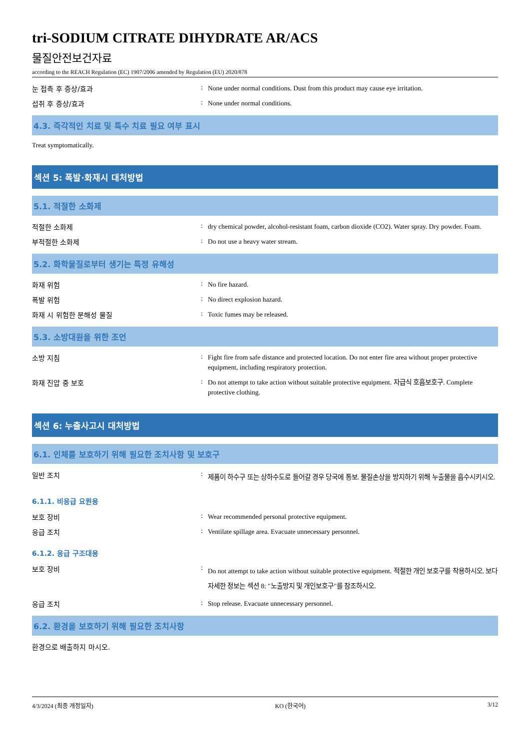tri-SODIUM CITRATE DIHYDRATE AR/ACS
물질안전보건자료
according to the REACH Regulation (EC) 1907/2006 amended by Regulation (EU) 2020/878
눈 접촉 후 증상/효과 :
None under normal conditions. Dust from this product may cause eye irritation.
섭취 후 증상/효과 :
None under normal conditions.
4.3. 즉각적인 치료 및 특수 치료 필요 여부 표시
Treat symptomatically.
섹션 5: 폭발·화재시 대처방법
5.1. 적절한 소화제
적절한 소화제 :
dry chemical powder, alcohol-resistant foam, carbon dioxide (CO2). Water spray. Dry powder. Foam.
부적절한 소화제 :
Do not use a heavy water stream.
5.2. 화학물질로부터 생기는 특정 유해성
화재 위험 :
No fire hazard.
폭발 위험 :
No direct explosion hazard.
화재 시 위험한 분해성 물질 :
Toxic fumes may be released.
5.3. 소방대원을 위한 조언
소방 지침 :
Fight fire from safe distance and protected location. Do not enter fire area without proper protective equipment, including respiratory protection.
화재 진압 중 보호 :
Do not attempt to take action without suitable protective equipment. 자급식 호흡보호구. Complete protective clothing.
섹션 6: 누출사고시 대처방법
6.1. 인체를 보호하기 위해 필요한 조치사항 및 보호구
일반 조치 :
제품이 하수구 또는 상하수도로 들어갈 경우 당국에 통보. 물질손상을 방지하기 위해 누출물을 흡수시키시오.
6.1.1. 비응급 요원용
보호 장비 :
Wear recommended personal protective equipment.
응급 조치 :
Ventilate spillage area. Evacuate unnecessary personnel.
6.1.2. 응급 구조대용
보호 장비 :
Do not attempt to take action without suitable protective equipment. 적절한 개인 보호구를 착용하시오. 보다 자세한 정보는 섹션 8: "노출방지 및 개인보호구"를 참조하시오.
응급 조치 :
Stop release. Evacuate unnecessary personnel.
6.2. 환경을 보호하기 위해 필요한 조치사항
환경으로 배출하지 마시오.
4/3/2024 (최종 개정일자) KO (한국어) 3/12